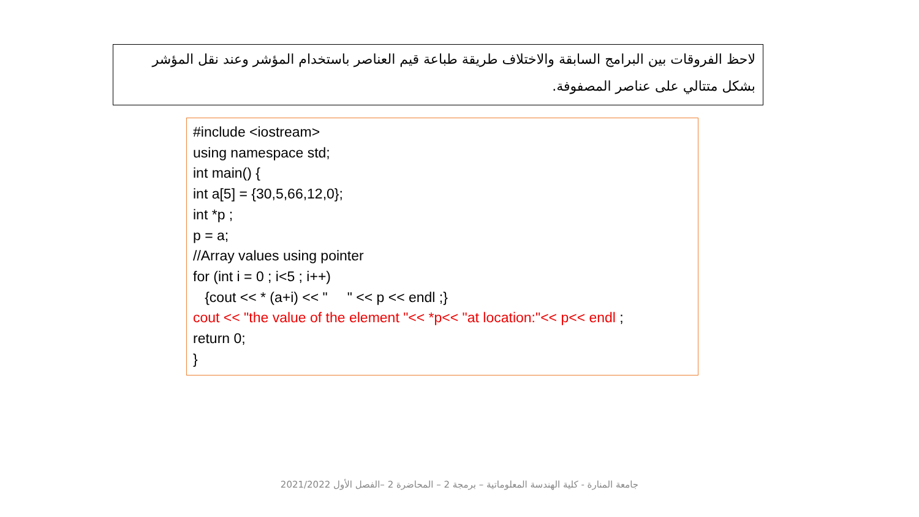لاحظ الفروقات بين البرامج السابقة والاختلاف طريقة طباعة قيم العناصر باستخدام المؤشر وعند نقل المؤشر بشكل متتالي على عناصر المصفوفة.
#include <iostream> using namespace std; int main() { int a[5] = {30,5,66,12,0}; int *p ; p = a; //Array values using pointer for (int i = 0 ; i<5 ; i++) {cout << * (a+i) << " " << p << endl ;} cout << "the value of the element "<< *p<< "at location:"<< p<< endl ; return 0; }
جامعة المنارة - كلية الهندسة المعلوماتية – برمجة 2 – المحاضرة 2 –الفصل الأول 2021/2022